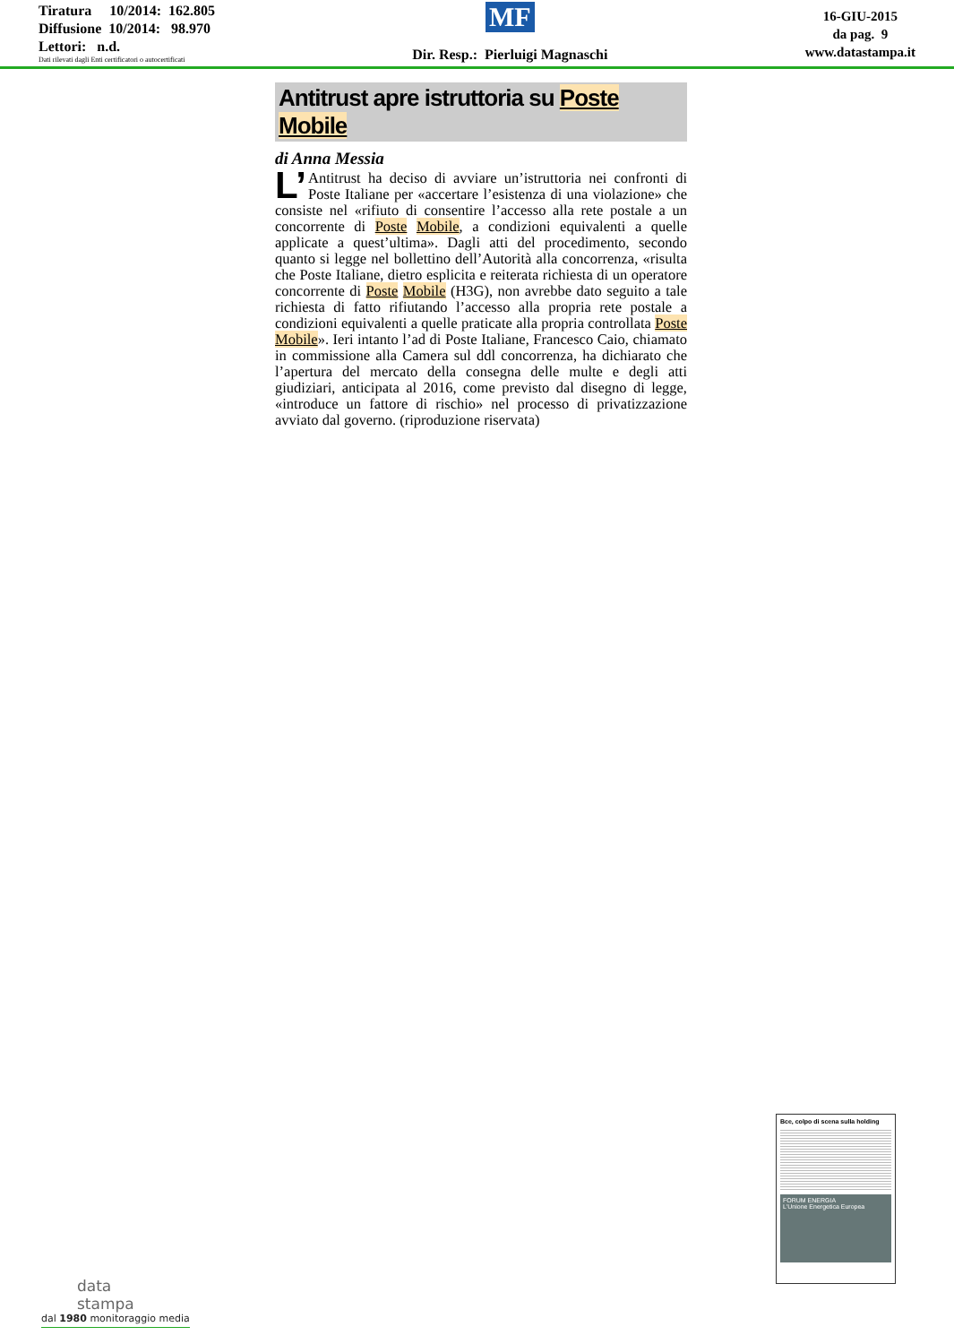Tiratura 10/2014: 162.805
Diffusione 10/2014: 98.970
Lettori: n.d.
Dati rilevati dagli Enti certificatori o autocertificati
MF
Dir. Resp.: Pierluigi Magnaschi
16-GIU-2015
da pag. 9
www.datastampa.it
Antitrust apre istruttoria su Poste Mobile
di Anna Messia
L’ Antitrust ha deciso di avviare un’istruttoria nei confronti di Poste Italiane per «accertare l’esistenza di una violazione» che consiste nel «rifiuto di consentire l’accesso alla rete postale a un concorrente di Poste Mobile, a condizioni equivalenti a quelle applicate a quest’ultima». Dagli atti del procedimento, secondo quanto si legge nel bollettino dell’Autorità alla concorrenza, «risulta che Poste Italiane, dietro esplicita e reiterata richiesta di un operatore concorrente di Poste Mobile (H3G), non avrebbe dato seguito a tale richiesta di fatto rifiutando l’accesso alla propria rete postale a condizioni equivalenti a quelle praticate alla propria controllata Poste Mobile». Ieri intanto l’ad di Poste Italiane, Francesco Caio, chiamato in commissione alla Camera sul ddl concorrenza, ha dichiarato che l’apertura del mercato della consegna delle multe e degli atti giudiziari, anticipata al 2016, come previsto dal disegno di legge, «introduce un fattore di rischio» nel processo di privatizzazione avviato dal governo. (riproduzione riservata)
Bce, colpo di scena sulla holding
FORUM ENERGIA
L'Unione Energetica Europea
data
stampa
dal 1980 monitoraggio media